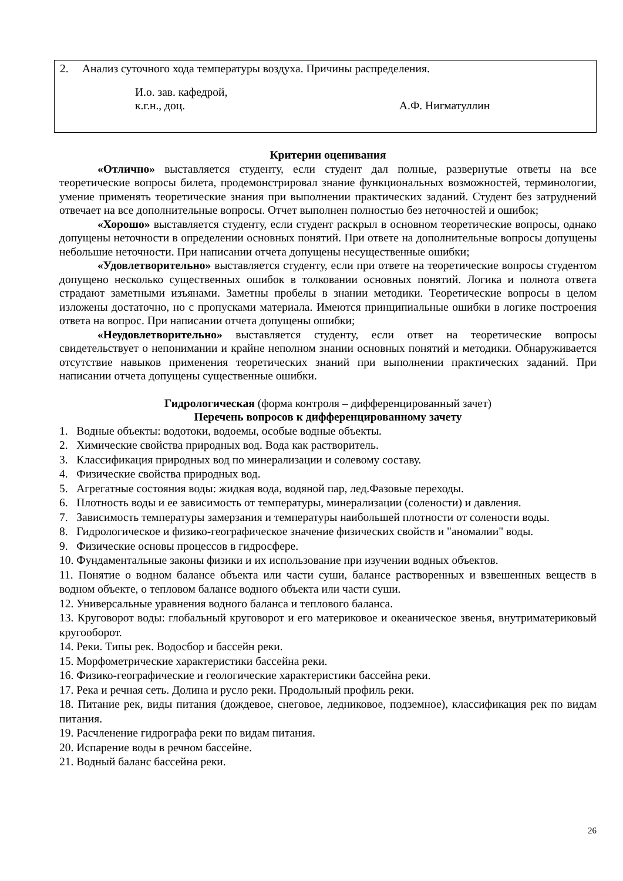2. Анализ суточного хода температуры воздуха. Причины распределения.
И.о. зав. кафедрой,
к.г.н., доц. А.Ф. Нигматуллин
Критерии оценивания
«Отлично» выставляется студенту, если студент дал полные, развернутые ответы на все теоретические вопросы билета, продемонстрировал знание функциональных возможностей, терминологии, умение применять теоретические знания при выполнении практических заданий. Студент без затруднений отвечает на все дополнительные вопросы. Отчет выполнен полностью без неточностей и ошибок;
«Хорошо» выставляется студенту, если студент раскрыл в основном теоретические вопросы, однако допущены неточности в определении основных понятий. При ответе на дополнительные вопросы допущены небольшие неточности. При написании отчета допущены несущественные ошибки;
«Удовлетворительно» выставляется студенту, если при ответе на теоретические вопросы студентом допущено несколько существенных ошибок в толковании основных понятий. Логика и полнота ответа страдают заметными изъянами. Заметны пробелы в знании методики. Теоретические вопросы в целом изложены достаточно, но с пропусками материала. Имеются принципиальные ошибки в логике построения ответа на вопрос. При написании отчета допущены ошибки;
«Неудовлетворительно» выставляется студенту, если ответ на теоретические вопросы свидетельствует о непонимании и крайне неполном знании основных понятий и методики. Обнаруживается отсутствие навыков применения теоретических знаний при выполнении практических заданий. При написании отчета допущены существенные ошибки.
Гидрологическая (форма контроля – дифференцированный зачет)
Перечень вопросов к дифференцированному зачету
1. Водные объекты: водотоки, водоемы, особые водные объекты.
2. Химические свойства природных вод. Вода как растворитель.
3. Классификация природных вод по минерализации и солевому составу.
4. Физические свойства природных вод.
5. Агрегатные состояния воды: жидкая вода, водяной пар, лед.Фазовые переходы.
6. Плотность воды и ее зависимость от температуры, минерализации (солености) и давления.
7. Зависимость температуры замерзания и температуры наибольшей плотности от солености воды.
8. Гидрологическое и физико-географическое значение физических свойств и "аномалии" воды.
9. Физические основы процессов в гидросфере.
10. Фундаментальные законы физики и их использование при изучении водных объектов.
11. Понятие о водном балансе объекта или части суши, балансе растворенных и взвешенных веществ в водном объекте, о тепловом балансе водного объекта или части суши.
12. Универсальные уравнения водного баланса и теплового баланса.
13. Круговорот воды: глобальный круговорот и его материковое и океаническое звенья, внутриматериковый кругооборот.
14. Реки. Типы рек. Водосбор и бассейн реки.
15. Морфометрические характеристики бассейна реки.
16. Физико-географические и геологические характеристики бассейна реки.
17. Река и речная сеть. Долина и русло реки. Продольный профиль реки.
18. Питание рек, виды питания (дождевое, снеговое, ледниковое, подземное), классификация рек по видам питания.
19. Расчленение гидрографа реки по видам питания.
20. Испарение воды в речном бассейне.
21. Водный баланс бассейна реки.
26